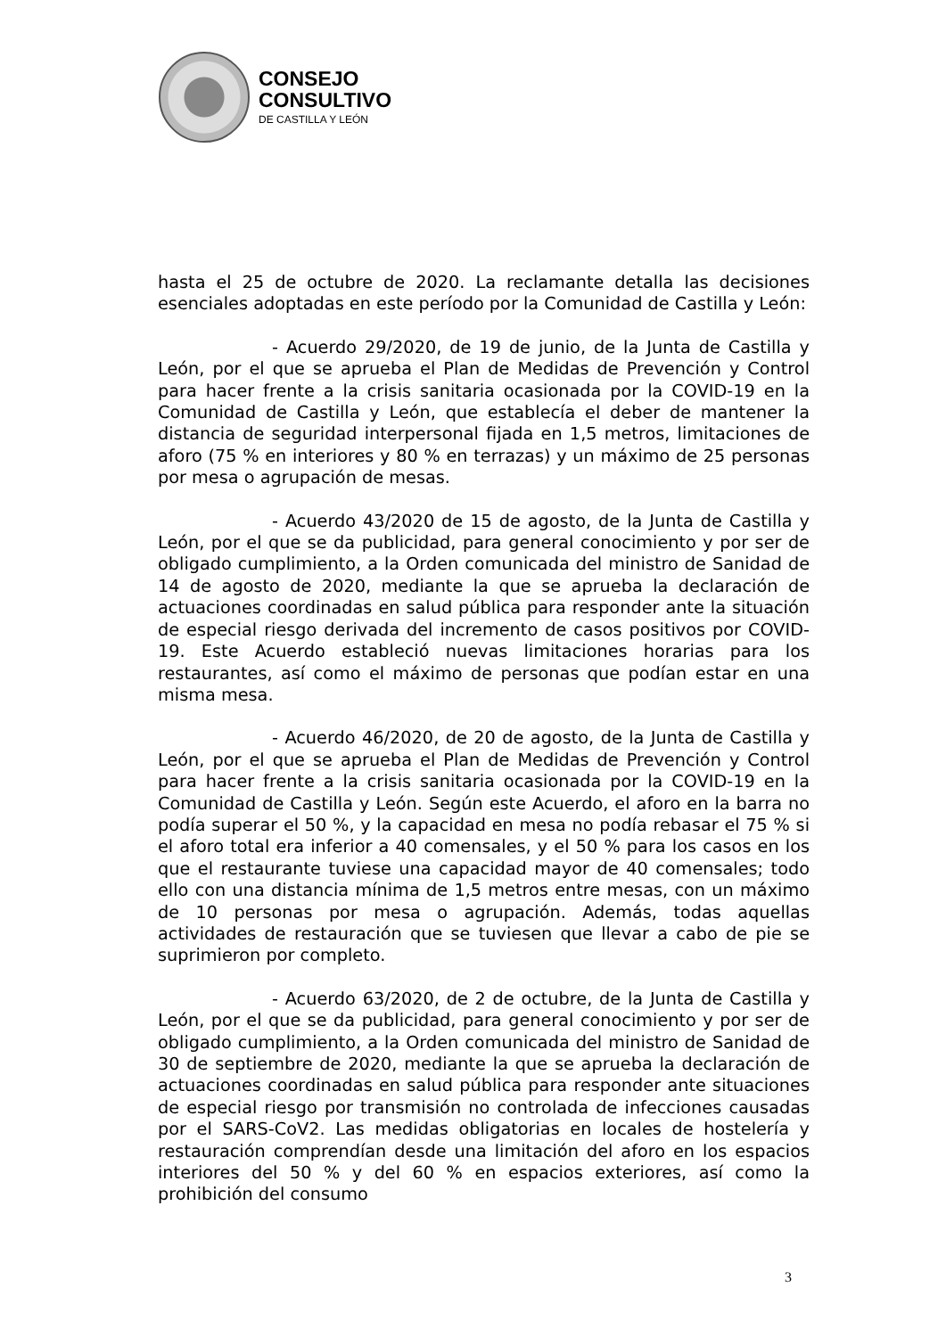CONSEJO
CONSULTIVO
DE CASTILLA Y LEÓN
hasta el 25 de octubre de 2020. La reclamante detalla las decisiones esenciales adoptadas en este período por la Comunidad de Castilla y León:
- Acuerdo 29/2020, de 19 de junio, de la Junta de Castilla y León, por el que se aprueba el Plan de Medidas de Prevención y Control para hacer frente a la crisis sanitaria ocasionada por la COVID-19 en la Comunidad de Castilla y León, que establecía el deber de mantener la distancia de seguridad interpersonal fijada en 1,5 metros, limitaciones de aforo (75 % en interiores y 80 % en terrazas) y un máximo de 25 personas por mesa o agrupación de mesas.
- Acuerdo 43/2020 de 15 de agosto, de la Junta de Castilla y León, por el que se da publicidad, para general conocimiento y por ser de obligado cumplimiento, a la Orden comunicada del ministro de Sanidad de 14 de agosto de 2020, mediante la que se aprueba la declaración de actuaciones coordinadas en salud pública para responder ante la situación de especial riesgo derivada del incremento de casos positivos por COVID-19. Este Acuerdo estableció nuevas limitaciones horarias para los restaurantes, así como el máximo de personas que podían estar en una misma mesa.
- Acuerdo 46/2020, de 20 de agosto, de la Junta de Castilla y León, por el que se aprueba el Plan de Medidas de Prevención y Control para hacer frente a la crisis sanitaria ocasionada por la COVID-19 en la Comunidad de Castilla y León. Según este Acuerdo, el aforo en la barra no podía superar el 50 %, y la capacidad en mesa no podía rebasar el 75 % si el aforo total era inferior a 40 comensales, y el 50 % para los casos en los que el restaurante tuviese una capacidad mayor de 40 comensales; todo ello con una distancia mínima de 1,5 metros entre mesas, con un máximo de 10 personas por mesa o agrupación. Además, todas aquellas actividades de restauración que se tuviesen que llevar a cabo de pie se suprimieron por completo.
- Acuerdo 63/2020, de 2 de octubre, de la Junta de Castilla y León, por el que se da publicidad, para general conocimiento y por ser de obligado cumplimiento, a la Orden comunicada del ministro de Sanidad de 30 de septiembre de 2020, mediante la que se aprueba la declaración de actuaciones coordinadas en salud pública para responder ante situaciones de especial riesgo por transmisión no controlada de infecciones causadas por el SARS-CoV2. Las medidas obligatorias en locales de hostelería y restauración comprendían desde una limitación del aforo en los espacios interiores del 50 % y del 60 % en espacios exteriores, así como la prohibición del consumo
3